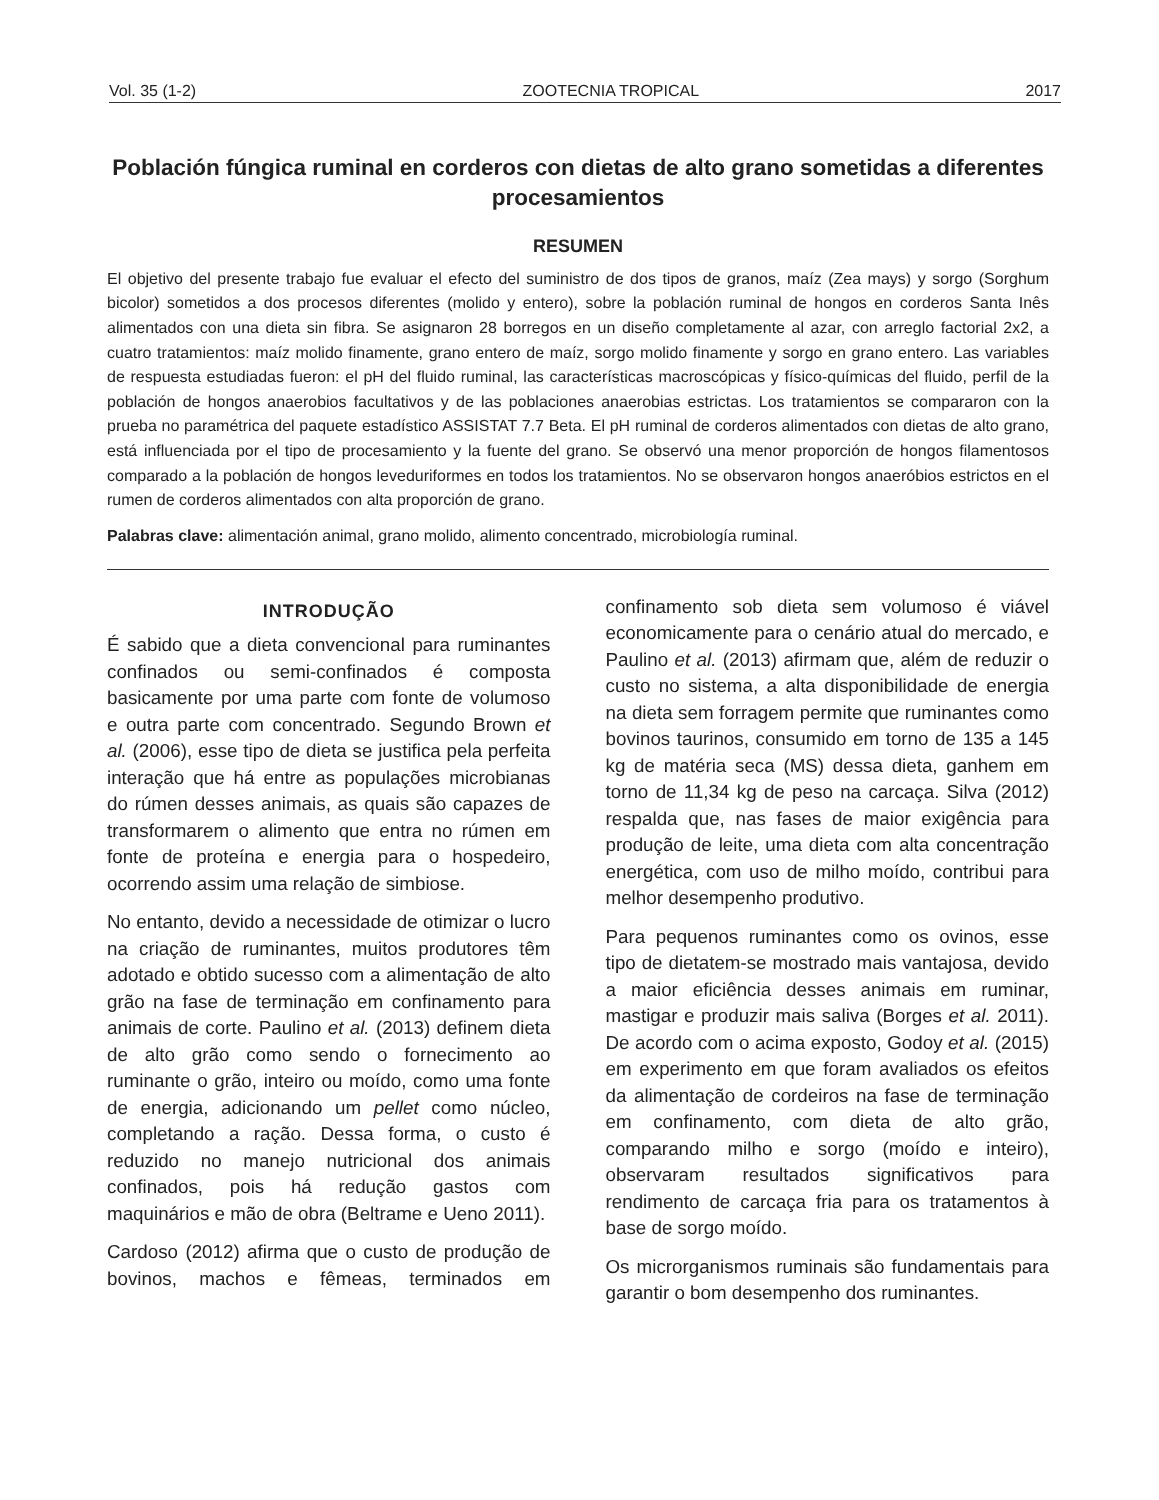Vol. 35 (1-2) ZOOTECNIA TROPICAL 2017
Población fúngica ruminal en corderos con dietas de alto grano sometidas a diferentes procesamientos
RESUMEN
El objetivo del presente trabajo fue evaluar el efecto del suministro de dos tipos de granos, maíz (Zea mays) y sorgo (Sorghum bicolor) sometidos a dos procesos diferentes (molido y entero), sobre la población ruminal de hongos en corderos Santa Inês alimentados con una dieta sin fibra. Se asignaron 28 borregos en un diseño completamente al azar, con arreglo factorial 2x2, a cuatro tratamientos: maíz molido finamente, grano entero de maíz, sorgo molido finamente y sorgo en grano entero. Las variables de respuesta estudiadas fueron: el pH del fluido ruminal, las características macroscópicas y físico-químicas del fluido, perfil de la población de hongos anaerobios facultativos y de las poblaciones anaerobias estrictas. Los tratamientos se compararon con la prueba no paramétrica del paquete estadístico ASSISTAT 7.7 Beta. El pH ruminal de corderos alimentados con dietas de alto grano, está influenciada por el tipo de procesamiento y la fuente del grano. Se observó una menor proporción de hongos filamentosos comparado a la población de hongos leveduriformes en todos los tratamientos. No se observaron hongos anaeróbios estrictos en el rumen de corderos alimentados con alta proporción de grano.
Palabras clave: alimentación animal, grano molido, alimento concentrado, microbiología ruminal.
INTRODUÇÃO
É sabido que a dieta convencional para ruminantes confinados ou semi-confinados é composta basicamente por uma parte com fonte de volumoso e outra parte com concentrado. Segundo Brown et al. (2006), esse tipo de dieta se justifica pela perfeita interação que há entre as populações microbianas do rúmen desses animais, as quais são capazes de transformarem o alimento que entra no rúmen em fonte de proteína e energia para o hospedeiro, ocorrendo assim uma relação de simbiose.
No entanto, devido a necessidade de otimizar o lucro na criação de ruminantes, muitos produtores têm adotado e obtido sucesso com a alimentação de alto grão na fase de terminação em confinamento para animais de corte. Paulino et al. (2013) definem dieta de alto grão como sendo o fornecimento ao ruminante o grão, inteiro ou moído, como uma fonte de energia, adicionando um pellet como núcleo, completando a ração. Dessa forma, o custo é reduzido no manejo nutricional dos animais confinados, pois há redução gastos com maquinários e mão de obra (Beltrame e Ueno 2011).
Cardoso (2012) afirma que o custo de produção de bovinos, machos e fêmeas, terminados em confinamento sob dieta sem volumoso é viável economicamente para o cenário atual do mercado, e Paulino et al. (2013) afirmam que, além de reduzir o custo no sistema, a alta disponibilidade de energia na dieta sem forragem permite que ruminantes como bovinos taurinos, consumido em torno de 135 a 145 kg de matéria seca (MS) dessa dieta, ganhem em torno de 11,34 kg de peso na carcaça. Silva (2012) respalda que, nas fases de maior exigência para produção de leite, uma dieta com alta concentração energética, com uso de milho moído, contribui para melhor desempenho produtivo.
Para pequenos ruminantes como os ovinos, esse tipo de dietatem-se mostrado mais vantajosa, devido a maior eficiência desses animais em ruminar, mastigar e produzir mais saliva (Borges et al. 2011). De acordo com o acima exposto, Godoy et al. (2015) em experimento em que foram avaliados os efeitos da alimentação de cordeiros na fase de terminação em confinamento, com dieta de alto grão, comparando milho e sorgo (moído e inteiro), observaram resultados significativos para rendimento de carcaça fria para os tratamentos à base de sorgo moído.
Os microrganismos ruminais são fundamentais para garantir o bom desempenho dos ruminantes.